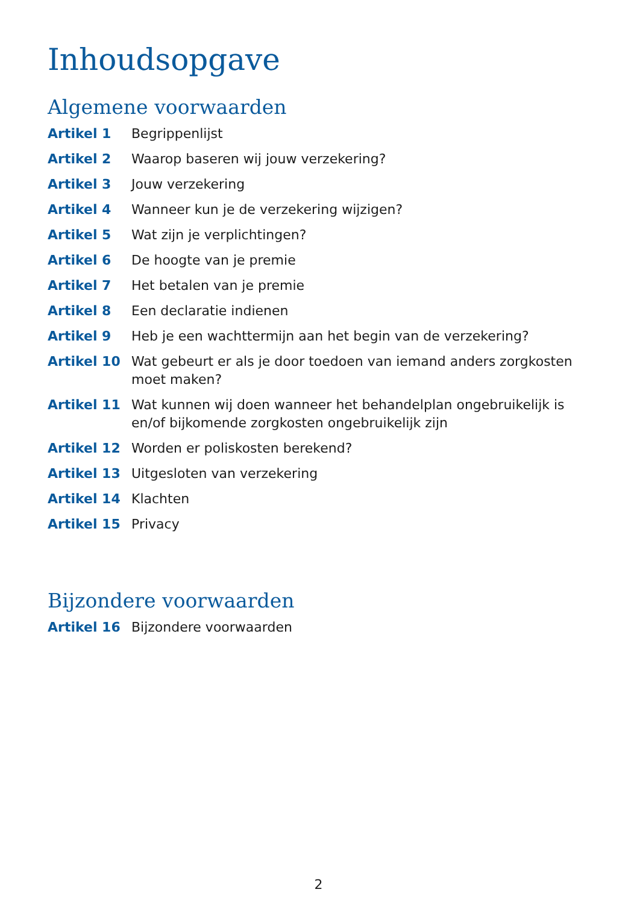Inhoudsopgave
Algemene voorwaarden
Artikel 1 Begrippenlijst
Artikel 2 Waarop baseren wij jouw verzekering?
Artikel 3 Jouw verzekering
Artikel 4 Wanneer kun je de verzekering wijzigen?
Artikel 5 Wat zijn je verplichtingen?
Artikel 6 De hoogte van je premie
Artikel 7 Het betalen van je premie
Artikel 8 Een declaratie indienen
Artikel 9 Heb je een wachttermijn aan het begin van de verzekering?
Artikel 10 Wat gebeurt er als je door toedoen van iemand anders zorgkosten moet maken?
Artikel 11 Wat kunnen wij doen wanneer het behandelplan ongebruikelijk is en/of bijkomende zorgkosten ongebruikelijk zijn
Artikel 12 Worden er poliskosten berekend?
Artikel 13 Uitgesloten van verzekering
Artikel 14 Klachten
Artikel 15 Privacy
Bijzondere voorwaarden
Artikel 16 Bijzondere voorwaarden
2